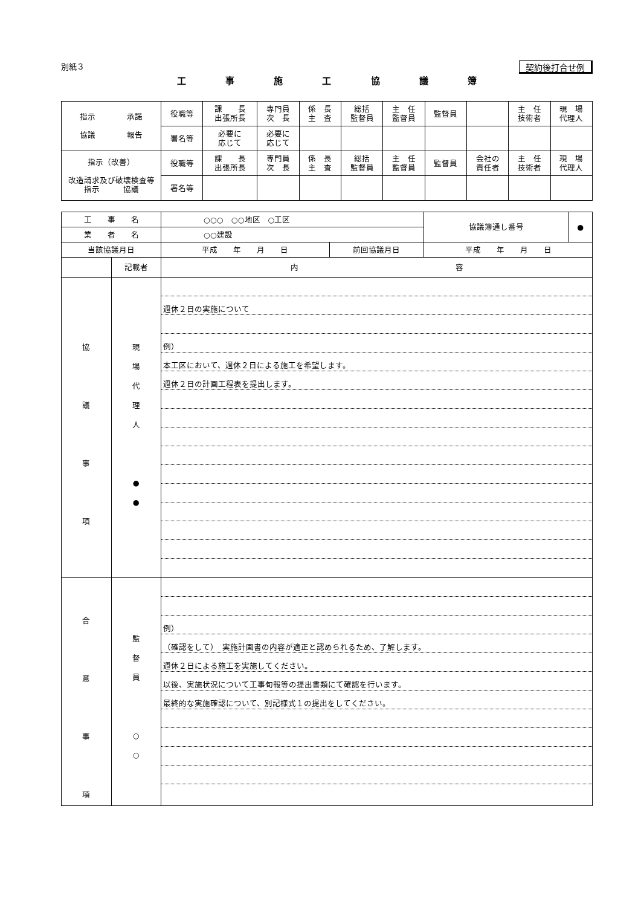別紙３ 契約後打合せ例
工 事 施 工 協 議 簿
| 指示 承諾 協議 報告 | 役職等 | 課 長 出張所長 | 専門員 次 長 | 係 長 主 査 | 総括 監督員 | 主 任 監督員 | 監督員 | | 主 任 技術者 | 現 場 代理人 |
| | 署名等 | 必要に 応じて | 必要に 応じて | | | | | | | |
| 指示（改善） 改造請求及び破壊検査等 指示 協議 | 役職等 | 課 長 出張所長 | 専門員 次 長 | 係 長 主 査 | 総括 監督員 | 主 任 監督員 | 監督員 | 会社の 責任者 | 主 任 技術者 | 現 場 代理人 |
| | 署名等 | | | | | | | | | |
| 工 事 名 | | ○○○ ○○地区 ○工区 | | 協議簿通し番号 | ● |
| 業 者 名 | | ○○建設 | | | |
| 当該協議月日 | | 平成 年 月 日 | 前回協議月日 | 平成 年 月 日 | |
| | 記載者 | 内 容 | | | |
| 協 議 事 項 | 現 場 代 理 人 ● ● | 週休２日の実施について 例） 本工区において、週休２日による施工を希望します。 週休２日の計画工程表を提出します。 | | | |
| 合 意 事 項 | 監 督 員 ○ ○ | 例） （確認をして） 実施計画書の内容が適正と認められるため、了解します。 週休２日による施工を実施してください。 以後、実施状況について工事旬報等の提出書類にて確認を行います。 最終的な実施確認について、別記様式１の提出をしてください。 | | | |